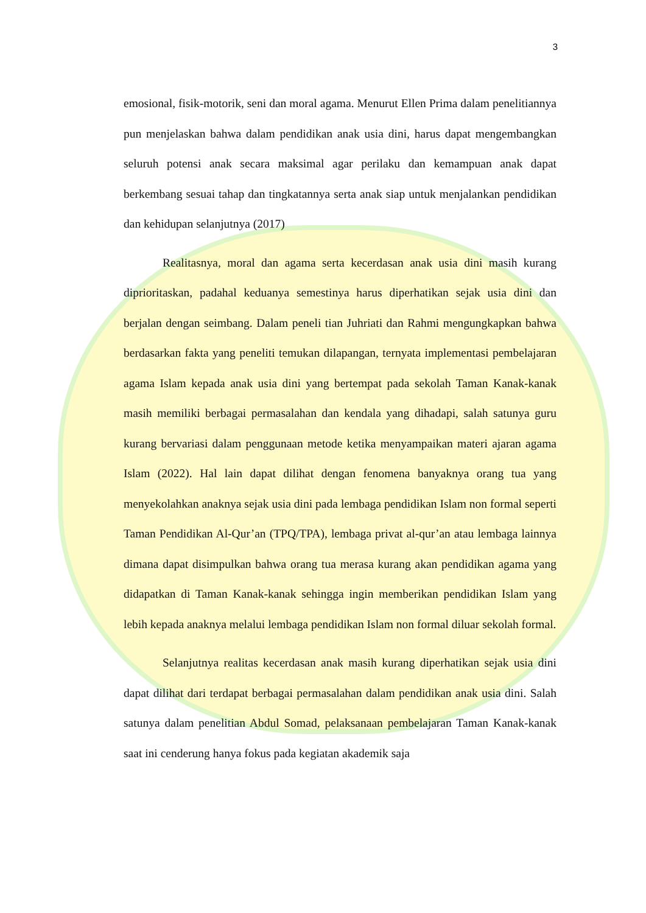3
emosional, fisik-motorik, seni dan moral agama. Menurut Ellen Prima dalam penelitiannya pun menjelaskan bahwa dalam pendidikan anak usia dini, harus dapat mengembangkan seluruh potensi anak secara maksimal agar perilaku dan kemampuan anak dapat berkembang sesuai tahap dan tingkatannya serta anak siap untuk menjalankan pendidikan dan kehidupan selanjutnya (2017)
Realitasnya, moral dan agama serta kecerdasan anak usia dini masih kurang diprioritaskan, padahal keduanya semestinya harus diperhatikan sejak usia dini dan berjalan dengan seimbang. Dalam peneli tian Juhriati dan Rahmi mengungkapkan bahwa berdasarkan fakta yang peneliti temukan dilapangan, ternyata implementasi pembelajaran agama Islam kepada anak usia dini yang bertempat pada sekolah Taman Kanak-kanak masih memiliki berbagai permasalahan dan kendala yang dihadapi, salah satunya guru kurang bervariasi dalam penggunaan metode ketika menyampaikan materi ajaran agama Islam (2022). Hal lain dapat dilihat dengan fenomena banyaknya orang tua yang menyekolahkan anaknya sejak usia dini pada lembaga pendidikan Islam non formal seperti Taman Pendidikan Al-Qur’an (TPQ/TPA), lembaga privat al-qur’an atau lembaga lainnya dimana dapat disimpulkan bahwa orang tua merasa kurang akan pendidikan agama yang didapatkan di Taman Kanak-kanak sehingga ingin memberikan pendidikan Islam yang lebih kepada anaknya melalui lembaga pendidikan Islam non formal diluar sekolah formal.
Selanjutnya realitas kecerdasan anak masih kurang diperhatikan sejak usia dini dapat dilihat dari terdapat berbagai permasalahan dalam pendidikan anak usia dini. Salah satunya dalam penelitian Abdul Somad, pelaksanaan pembelajaran Taman Kanak-kanak saat ini cenderung hanya fokus pada kegiatan akademik saja